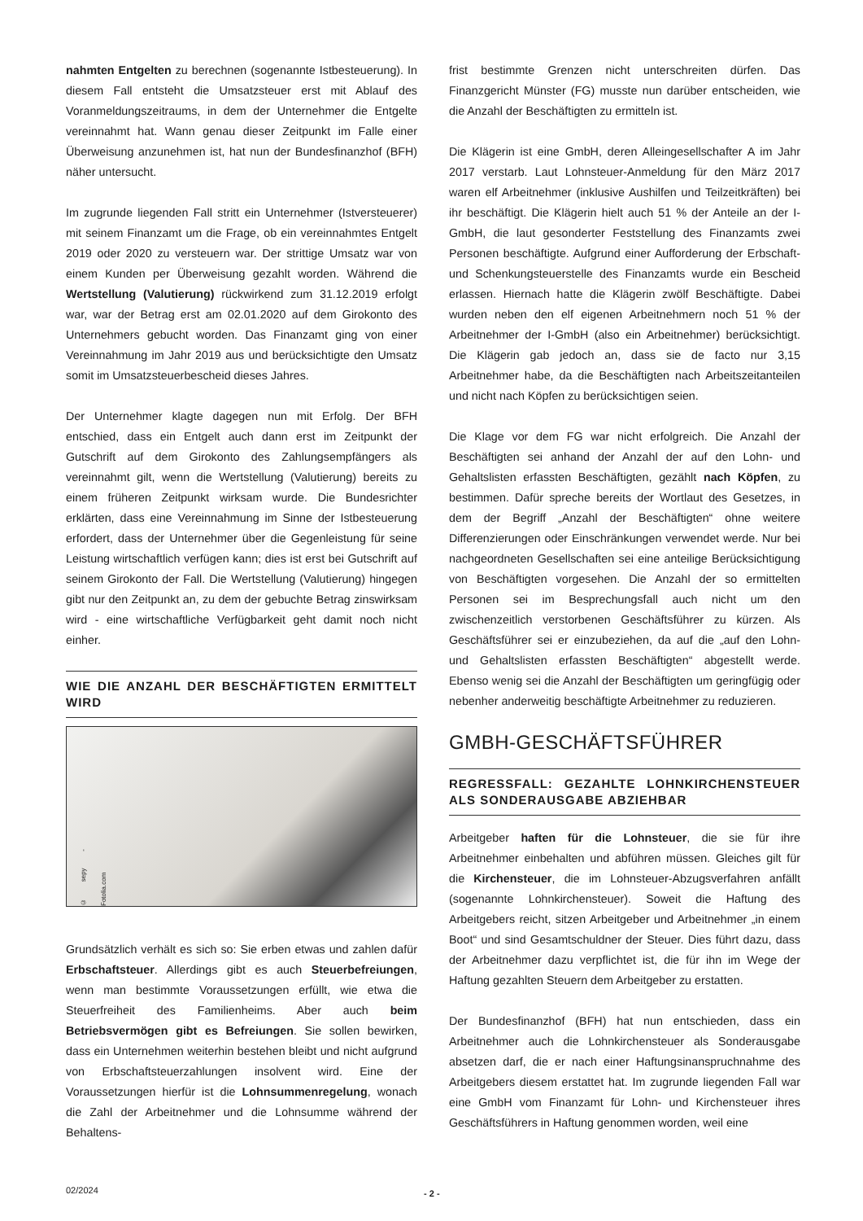nahmten Entgelten zu berechnen (sogenannte Istbesteuerung). In diesem Fall entsteht die Umsatzsteuer erst mit Ablauf des Voranmeldungszeitraums, in dem der Unternehmer die Entgelte vereinnahmt hat. Wann genau dieser Zeitpunkt im Falle einer Überweisung anzunehmen ist, hat nun der Bundesfinanzhof (BFH) näher untersucht.
Im zugrunde liegenden Fall stritt ein Unternehmer (Istversteuerer) mit seinem Finanzamt um die Frage, ob ein vereinnahmtes Entgelt 2019 oder 2020 zu versteuern war. Der strittige Umsatz war von einem Kunden per Überweisung gezahlt worden. Während die Wertstellung (Valutierung) rückwirkend zum 31.12.2019 erfolgt war, war der Betrag erst am 02.01.2020 auf dem Girokonto des Unternehmers gebucht worden. Das Finanzamt ging von einer Vereinnahmung im Jahr 2019 aus und berücksichtigte den Umsatz somit im Umsatzsteuerbescheid dieses Jahres.
Der Unternehmer klagte dagegen nun mit Erfolg. Der BFH entschied, dass ein Entgelt auch dann erst im Zeitpunkt der Gutschrift auf dem Girokonto des Zahlungsempfängers als vereinnahmt gilt, wenn die Wertstellung (Valutierung) bereits zu einem früheren Zeitpunkt wirksam wurde. Die Bundesrichter erklärten, dass eine Vereinnahmung im Sinne der Istbesteuerung erfordert, dass der Unternehmer über die Gegenleistung für seine Leistung wirtschaftlich verfügen kann; dies ist erst bei Gutschrift auf seinem Girokonto der Fall. Die Wertstellung (Valutierung) hingegen gibt nur den Zeitpunkt an, zu dem der gebuchte Betrag zinswirksam wird - eine wirtschaftliche Verfügbarkeit geht damit noch nicht einher.
WIE DIE ANZAHL DER BESCHÄFTIGTEN ERMITTELT WIRD
© sepy - Fotolia.com
Grundsätzlich verhält es sich so: Sie erben etwas und zahlen dafür Erbschaftsteuer. Allerdings gibt es auch Steuerbefreiungen, wenn man bestimmte Voraussetzungen erfüllt, wie etwa die Steuerfreiheit des Familienheims. Aber auch beim Betriebsvermögen gibt es Befreiungen. Sie sollen bewirken, dass ein Unternehmen weiterhin bestehen bleibt und nicht aufgrund von Erbschaftsteuerzahlungen insolvent wird. Eine der Voraussetzungen hierfür ist die Lohnsummenregelung, wonach die Zahl der Arbeitnehmer und die Lohnsumme während der Behaltens-
frist bestimmte Grenzen nicht unterschreiten dürfen. Das Finanzgericht Münster (FG) musste nun darüber entscheiden, wie die Anzahl der Beschäftigten zu ermitteln ist.
Die Klägerin ist eine GmbH, deren Alleingesellschafter A im Jahr 2017 verstarb. Laut Lohnsteuer-Anmeldung für den März 2017 waren elf Arbeitnehmer (inklusive Aushilfen und Teilzeitkräften) bei ihr beschäftigt. Die Klägerin hielt auch 51 % der Anteile an der I-GmbH, die laut gesonderter Feststellung des Finanzamts zwei Personen beschäftigte. Aufgrund einer Aufforderung der Erbschaft- und Schenkungsteuerstelle des Finanzamts wurde ein Bescheid erlassen. Hiernach hatte die Klägerin zwölf Beschäftigte. Dabei wurden neben den elf eigenen Arbeitnehmern noch 51 % der Arbeitnehmer der I-GmbH (also ein Arbeitnehmer) berücksichtigt. Die Klägerin gab jedoch an, dass sie de facto nur 3,15 Arbeitnehmer habe, da die Beschäftigten nach Arbeitszeitanteilen und nicht nach Köpfen zu berücksichtigen seien.
Die Klage vor dem FG war nicht erfolgreich. Die Anzahl der Beschäftigten sei anhand der Anzahl der auf den Lohn- und Gehaltslisten erfassten Beschäftigten, gezählt nach Köpfen, zu bestimmen. Dafür spreche bereits der Wortlaut des Gesetzes, in dem der Begriff „Anzahl der Beschäftigten“ ohne weitere Differenzierungen oder Einschränkungen verwendet werde. Nur bei nachgeordneten Gesellschaften sei eine anteilige Berücksichtigung von Beschäftigten vorgesehen. Die Anzahl der so ermittelten Personen sei im Besprechungsfall auch nicht um den zwischenzeitlich verstorbenen Geschäftsführer zu kürzen. Als Geschäftsführer sei er einzubeziehen, da auf die „auf den Lohn- und Gehaltslisten erfassten Beschäftigten“ abgestellt werde. Ebenso wenig sei die Anzahl der Beschäftigten um geringfügig oder nebenher anderweitig beschäftigte Arbeitnehmer zu reduzieren.
GMBH-GESCHÄFTSFÜHRER
REGRESSFALL: GEZAHLTE LOHNKIRCHENSTEUER ALS SONDERAUSGABE ABZIEHBAR
Arbeitgeber haften für die Lohnsteuer, die sie für ihre Arbeitnehmer einbehalten und abführen müssen. Gleiches gilt für die Kirchensteuer, die im Lohnsteuer-Abzugsverfahren anfällt (sogenannte Lohnkirchensteuer). Soweit die Haftung des Arbeitgebers reicht, sitzen Arbeitgeber und Arbeitnehmer „in einem Boot“ und sind Gesamtschuldner der Steuer. Dies führt dazu, dass der Arbeitnehmer dazu verpflichtet ist, die für ihn im Wege der Haftung gezahlten Steuern dem Arbeitgeber zu erstatten.
Der Bundesfinanzhof (BFH) hat nun entschieden, dass ein Arbeitnehmer auch die Lohnkirchensteuer als Sonderausgabe absetzen darf, die er nach einer Haftungsinanspruchnahme des Arbeitgebers diesem erstattet hat. Im zugrunde liegenden Fall war eine GmbH vom Finanzamt für Lohn- und Kirchensteuer ihres Geschäftsführers in Haftung genommen worden, weil eine
02/2024 - 2 -